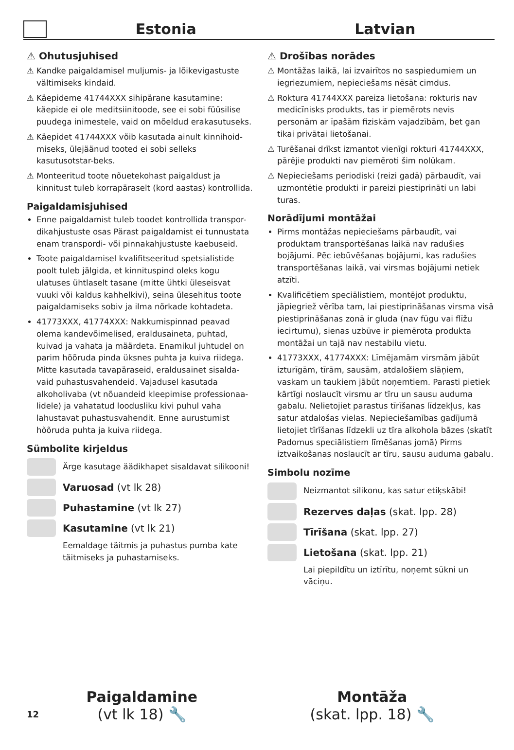Estonia Latvian
⚠ Ohutusjuhised
⚠ Kandke paigaldamisel muljumis- ja lõikevigastuste vältimiseks kindaid.
⚠ Käepideme 41744XXX sihipärane kasutamine: käepide ei ole meditsiinitoode, see ei sobi füüsilise puudega inimestele, vaid on mõeldud erakasutuseks.
⚠ Käepidet 41744XXX võib kasutada ainult kinnihoid-miseks, ülejäänud tooted ei sobi selleks kasutusotstar-beks.
⚠ Monteeritud toote nõuetekohast paigaldust ja kinnitust tuleb korrapäraselt (kord aastas) kontrollida.
Paigaldamisjuhised
Enne paigaldamist tuleb toodet kontrollida transpor-dikahjustuste osas Pärast paigaldamist ei tunnustata enam transpordi- või pinnakahjustuste kaebuseid.
Toote paigaldamisel kvalifitseeritud spetsialistide poolt tuleb jälgida, et kinnituspind oleks kogu ulatuses ühtlaselt tasane (mitte ühtki üleseisvat vuuki või kaldus kahhelkivi), seina ülesehitus toote paigaldamiseks sobiv ja ilma nõrkade kohtadeta.
41773XXX, 41774XXX: Nakkumispinnad peavad olema kandevõimelised, eraldusaineta, puhtad, kuivad ja vahata ja määrdeta. Enamikul juhtudel on parim hõõruda pinda üksnes puhta ja kuiva riidega. Mitte kasutada tavapäraseid, eraldusainet sisalda-vaid puhastusvahendeid. Vajadusel kasutada alkoholivaba (vt nõuandeid kleepimise professionaa-lidele) ja vahatatud loodusliku kivi puhul vaha lahustavat puhastusvahendit. Enne aurustumist hõõruda puhta ja kuiva riidega.
Sümbolite kirjeldus
Ärge kasutage äädikhapet sisaldavat silikooni!
Varuosad (vt lk 28)
Puhastamine (vt lk 27)
Kasutamine (vt lk 21)
Eemaldage täitmis ja puhastus pumba kate täitmiseks ja puhastamiseks.
⚠ Drošības norādes
⚠ Montāžas laikā, lai izvairītos no saspiedumiem un iegriezumiem, nepieciešams nēsāt cimdus.
⚠ Roktura 41744XXX pareiza lietošana: rokturis nav medicīnisks produkts, tas ir piemērots nevis personām ar īpašām fiziskām vajadzībām, bet gan tikai privātai lietošanai.
⚠ Turēšanai drīkst izmantot vienīgi rokturi 41744XXX, pārējie produkti nav piemēroti šim nolūkam.
⚠ Nepieciešams periodiski (reizi gadā) pārbaudīt, vai uzmontētie produkti ir pareizi piestiprināti un labi turas.
Norādījumi montāžai
Pirms montāžas nepieciešams pārbaudīt, vai produktam transportēšanas laikā nav radušies bojājumi. Pēc iebūvēšanas bojājumi, kas radušies transportēšanas laikā, vai virsmas bojājumi netiek atzīti.
Kvalificētiem speciālistiem, montējot produktu, jāpiegriež vērība tam, lai piestiprināšanas virsma visā piestiprināšanas zonā ir gluda (nav fūgu vai flīžu iecirtumu), sienas uzbūve ir piemērota produkta montāžai un tajā nav nestabilu vietu.
41773XXX, 41774XXX: Līmējamām virsmām jābūt izturīgām, tīrām, sausām, atdalošiem slāņiem, vaskam un taukiem jābūt noņemtiem. Parasti pietiek kārtīgi noslaucīt virsmu ar tīru un sausu auduma gabalu. Nelietojiet parastus tīrīšanas līdzekļus, kas satur atdalošas vielas. Nepieciešamības gadījumā lietojiet tīrīšanas līdzekli uz tīra alkohola bāzes (skatīt Padomus speciālistiem līmēšanas jomā) Pirms iztvaikošanas noslaucīt ar tīru, sausu auduma gabalu.
Simbolu nozīme
Neizmantot silikonu, kas satur etiķskābi!
Rezerves daļas (skat. lpp. 28)
Tīrīšana (skat. lpp. 27)
Lietošana (skat. lpp. 21)
Lai piepildītu un iztīrītu, noņemt sūkni un vāciņu.
12
Paigaldamine
(vt lk 18) 🔧
Montāža
(skat. lpp. 18) 🔧